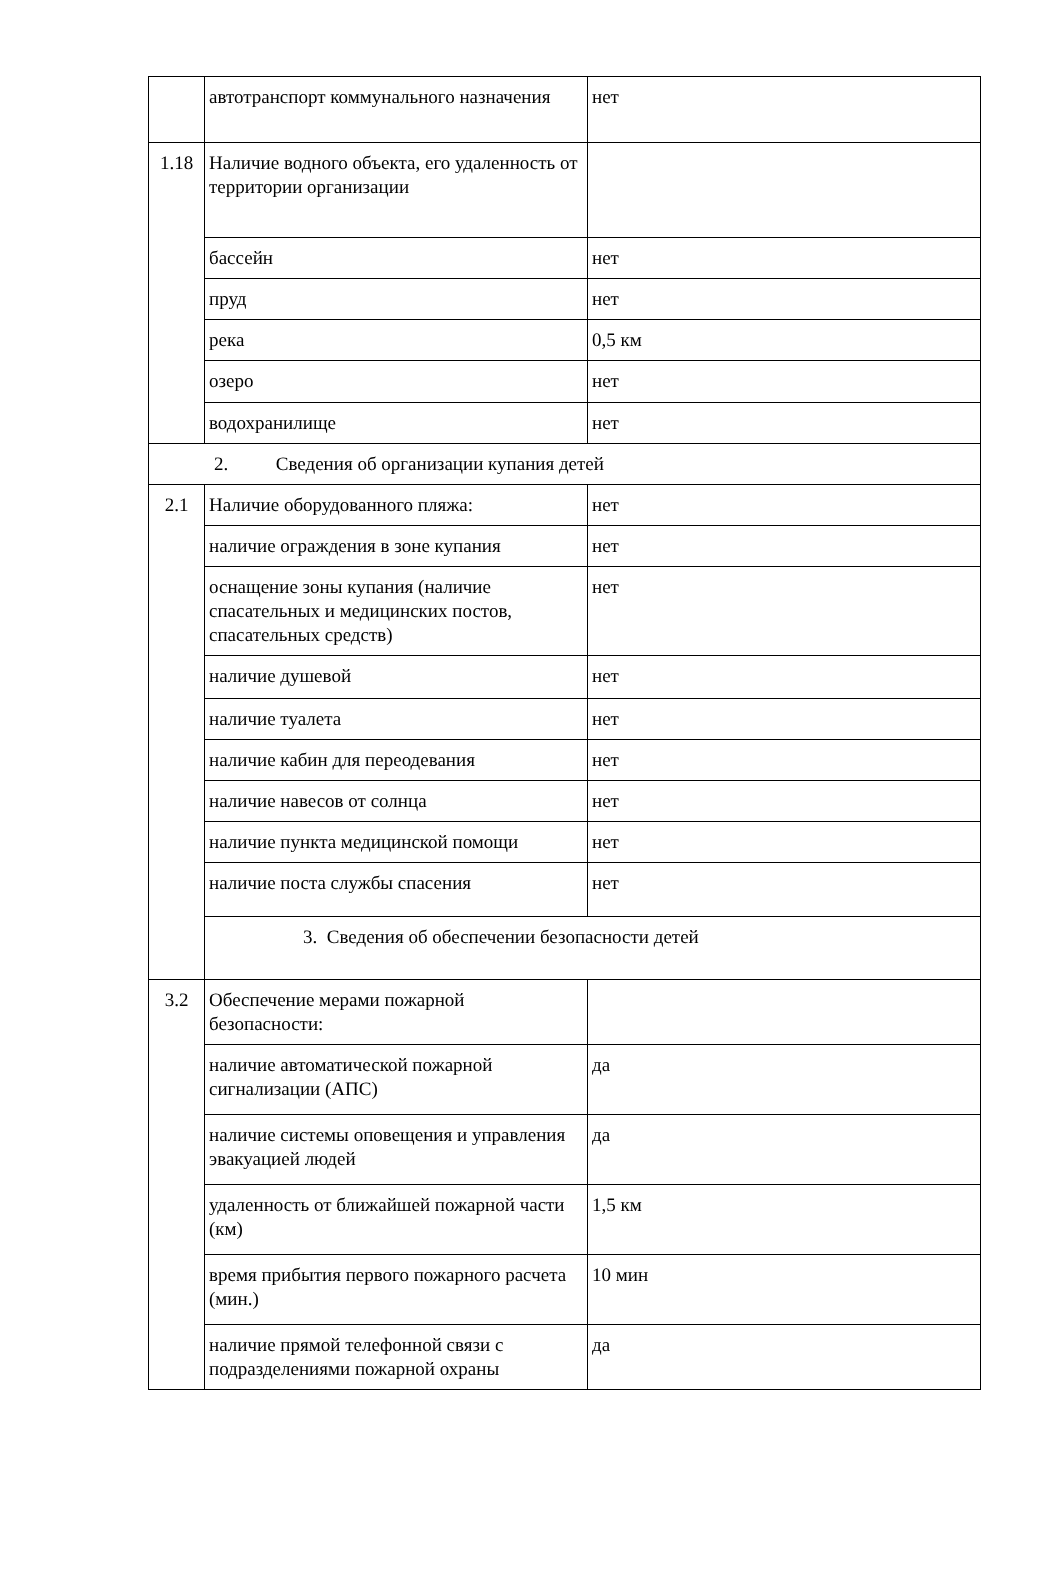| | автотранспорт коммунального назначения | нет |
| 1.18 | Наличие водного объекта, его удаленность от территории организации | |
| | бассейн | нет |
| | пруд | нет |
| | река | 0,5 км |
| | озеро | нет |
| | водохранилище | нет |
| 2. Сведения об организации купания детей | | |
| 2.1 | Наличие оборудованного пляжа: | нет |
| | наличие ограждения в зоне купания | нет |
| | оснащение зоны купания (наличие спасательных и медицинских постов, спасательных средств) | нет |
| | наличие душевой | нет |
| | наличие туалета | нет |
| | наличие кабин для переодевания | нет |
| | наличие навесов от солнца | нет |
| | наличие пункта медицинской помощи | нет |
| | наличие поста службы спасения | нет |
| | 3. Сведения об обеспечении безопасности детей | |
| 3.2 | Обеспечение мерами пожарной безопасности: | |
| | наличие автоматической пожарной сигнализации (АПС) | да |
| | наличие системы оповещения и управления эвакуацией людей | да |
| | удаленность от ближайшей пожарной части (км) | 1,5 км |
| | время прибытия первого пожарного расчета (мин.) | 10 мин |
| | наличие прямой телефонной связи с подразделениями пожарной охраны | да |